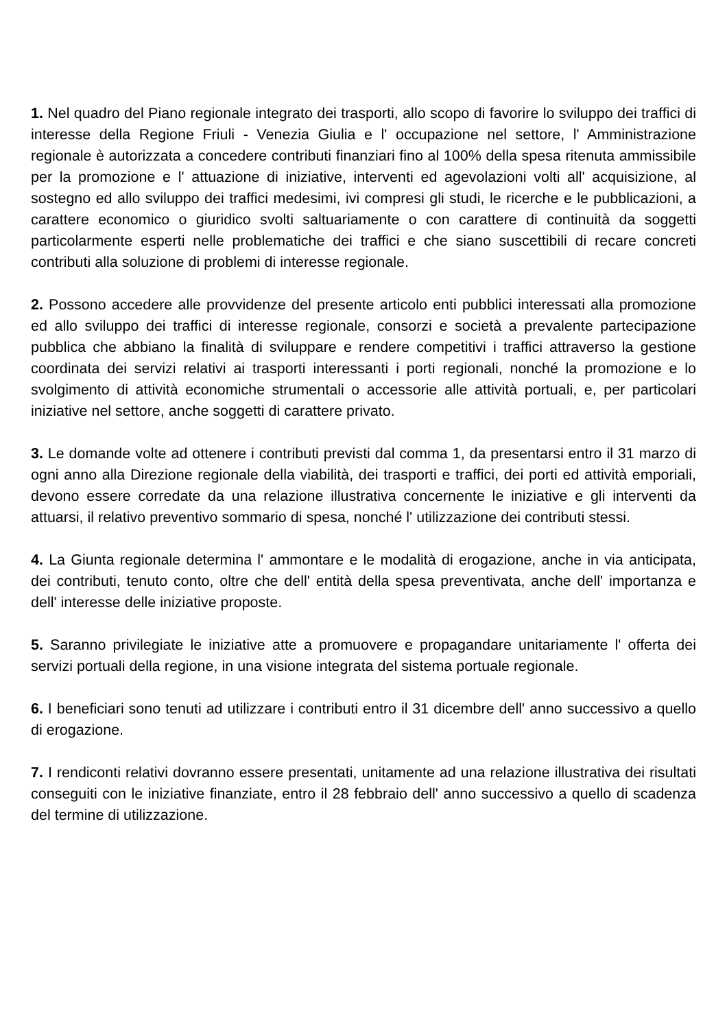1. Nel quadro del Piano regionale integrato dei trasporti, allo scopo di favorire lo sviluppo dei traffici di interesse della Regione Friuli - Venezia Giulia e l' occupazione nel settore, l' Amministrazione regionale è autorizzata a concedere contributi finanziari fino al 100% della spesa ritenuta ammissibile per la promozione e l' attuazione di iniziative, interventi ed agevolazioni volti all' acquisizione, al sostegno ed allo sviluppo dei traffici medesimi, ivi compresi gli studi, le ricerche e le pubblicazioni, a carattere economico o giuridico svolti saltuariamente o con carattere di continuità da soggetti particolarmente esperti nelle problematiche dei traffici e che siano suscettibili di recare concreti contributi alla soluzione di problemi di interesse regionale.
2. Possono accedere alle provvidenze del presente articolo enti pubblici interessati alla promozione ed allo sviluppo dei traffici di interesse regionale, consorzi e società a prevalente partecipazione pubblica che abbiano la finalità di sviluppare e rendere competitivi i traffici attraverso la gestione coordinata dei servizi relativi ai trasporti interessanti i porti regionali, nonché la promozione e lo svolgimento di attività economiche strumentali o accessorie alle attività portuali, e, per particolari iniziative nel settore, anche soggetti di carattere privato.
3. Le domande volte ad ottenere i contributi previsti dal comma 1, da presentarsi entro il 31 marzo di ogni anno alla Direzione regionale della viabilità, dei trasporti e traffici, dei porti ed attività emporiali, devono essere corredate da una relazione illustrativa concernente le iniziative e gli interventi da attuarsi, il relativo preventivo sommario di spesa, nonché l' utilizzazione dei contributi stessi.
4. La Giunta regionale determina l' ammontare e le modalità di erogazione, anche in via anticipata, dei contributi, tenuto conto, oltre che dell' entità della spesa preventivata, anche dell' importanza e dell' interesse delle iniziative proposte.
5. Saranno privilegiate le iniziative atte a promuovere e propagandare unitariamente l' offerta dei servizi portuali della regione, in una visione integrata del sistema portuale regionale.
6. I beneficiari sono tenuti ad utilizzare i contributi entro il 31 dicembre dell' anno successivo a quello di erogazione.
7. I rendiconti relativi dovranno essere presentati, unitamente ad una relazione illustrativa dei risultati conseguiti con le iniziative finanziate, entro il 28 febbraio dell' anno successivo a quello di scadenza del termine di utilizzazione.